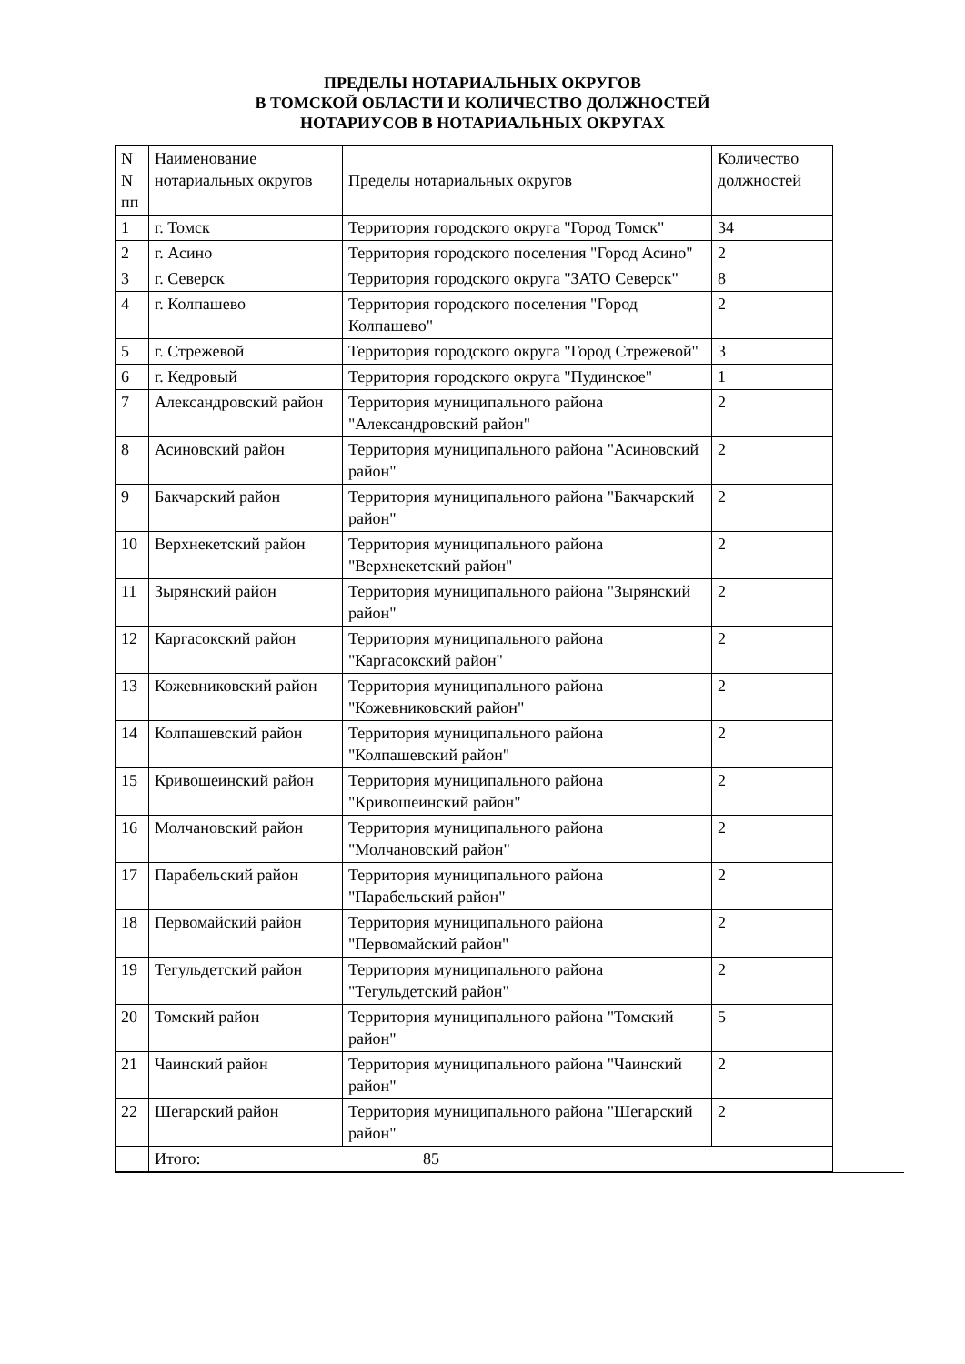ПРЕДЕЛЫ НОТАРИАЛЬНЫХ ОКРУГОВ
В ТОМСКОЙ ОБЛАСТИ И КОЛИЧЕСТВО ДОЛЖНОСТЕЙ
НОТАРИУСОВ В НОТАРИАЛЬНЫХ ОКРУГАХ
| N N пп | Наименование нотариальных округов | Пределы нотариальных округов | Количество должностей |
| --- | --- | --- | --- |
| 1 | г. Томск | Территория городского округа "Город Томск" | 34 |
| 2 | г. Асино | Территория городского поселения "Город Асино" | 2 |
| 3 | г. Северск | Территория городского округа "ЗАТО Северск" | 8 |
| 4 | г. Колпашево | Территория городского поселения "Город Колпашево" | 2 |
| 5 | г. Стрежевой | Территория городского округа "Город Стрежевой" | 3 |
| 6 | г. Кедровый | Территория городского округа "Пудинское" | 1 |
| 7 | Александровский район | Территория муниципального района "Александровский район" | 2 |
| 8 | Асиновский район | Территория муниципального района "Асиновский район" | 2 |
| 9 | Бакчарский район | Территория муниципального района "Бакчарский район" | 2 |
| 10 | Верхнекетский район | Территория муниципального района "Верхнекетский район" | 2 |
| 11 | Зырянский район | Территория муниципального района "Зырянский район" | 2 |
| 12 | Каргасокский район | Территория муниципального района "Каргасокский район" | 2 |
| 13 | Кожевниковский район | Территория муниципального района "Кожевниковский район" | 2 |
| 14 | Колпашевский район | Территория муниципального района "Колпашевский район" | 2 |
| 15 | Кривошеинский район | Территория муниципального района "Кривошеинский район" | 2 |
| 16 | Молчановский район | Территория муниципального района "Молчановский район" | 2 |
| 17 | Парабельский район | Территория муниципального района "Парабельский район" | 2 |
| 18 | Первомайский район | Территория муниципального района "Первомайский район" | 2 |
| 19 | Тегульдетский район | Территория муниципального района "Тегульдетский район" | 2 |
| 20 | Томский район | Территория муниципального района "Томский район" | 5 |
| 21 | Чаинский район | Территория муниципального района "Чаинский район" | 2 |
| 22 | Шегарский район | Территория муниципального района "Шегарский район" | 2 |
| | Итого: 85 | | |